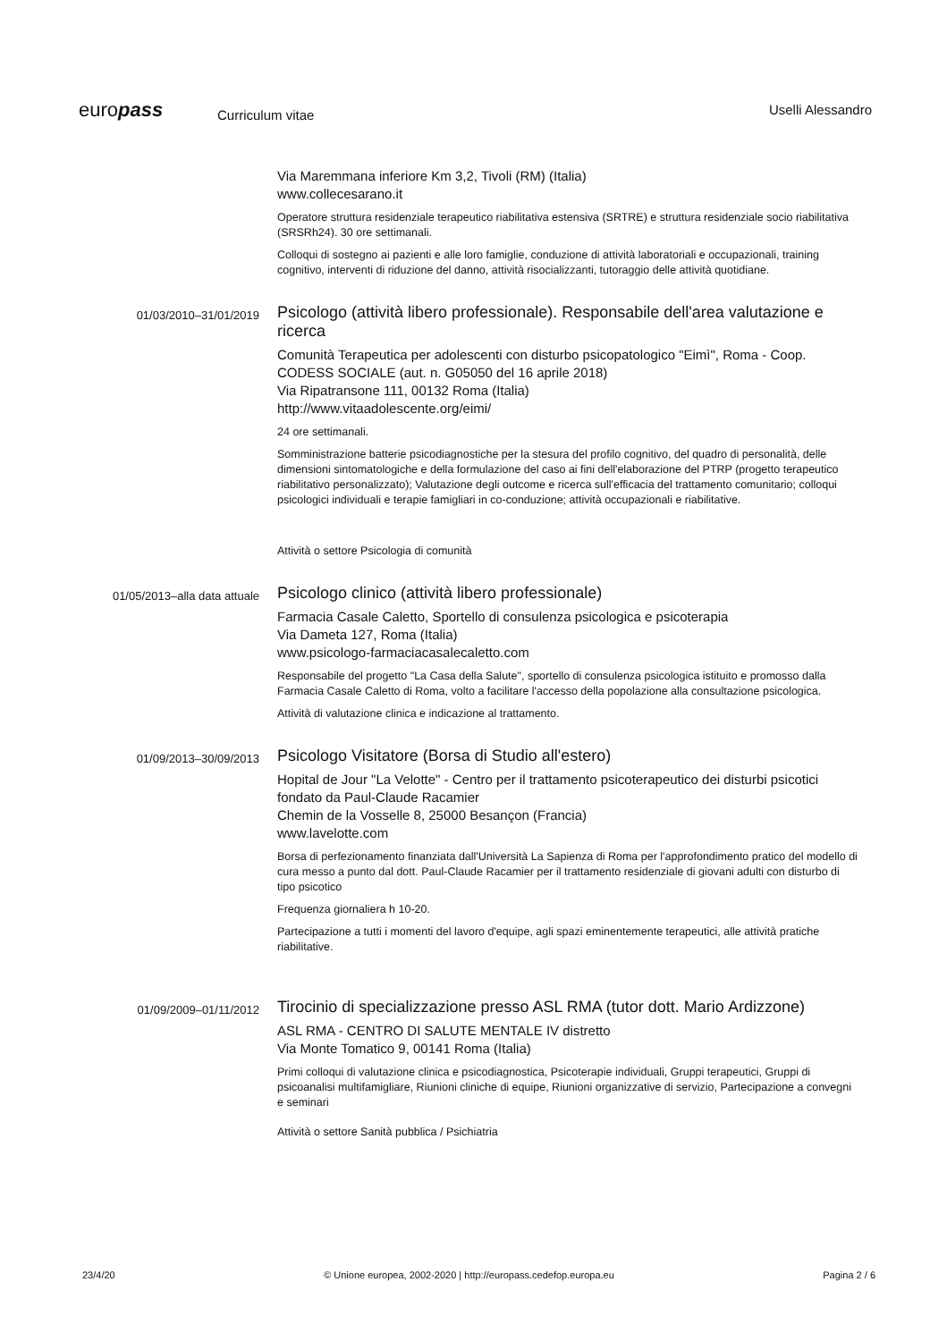europass
Curriculum vitae
Uselli Alessandro
Via Maremmana inferiore Km 3,2, Tivoli (RM) (Italia)
www.collecesarano.it
Operatore struttura residenziale terapeutico riabilitativa estensiva (SRTRE) e struttura residenziale socio riabilitativa (SRSRh24). 30 ore settimanali.
Colloqui di sostegno ai pazienti e alle loro famiglie, conduzione di attività laboratoriali e occupazionali, training cognitivo, interventi di riduzione del danno, attività risocializzanti, tutoraggio delle attività quotidiane.
01/03/2010–31/01/2019
Psicologo (attività libero professionale). Responsabile dell'area valutazione e ricerca
Comunità Terapeutica per adolescenti con disturbo psicopatologico "Eimì", Roma - Coop. CODESS SOCIALE (aut. n. G05050 del 16 aprile 2018)
Via Ripatransone 111, 00132 Roma (Italia)
http://www.vitaadolescente.org/eimi/
24 ore settimanali.
Somministrazione batterie psicodiagnostiche per la stesura del profilo cognitivo, del quadro di personalità, delle dimensioni sintomatologiche e della formulazione del caso ai fini dell'elaborazione del PTRP (progetto terapeutico riabilitativo personalizzato); Valutazione degli outcome e ricerca sull'efficacia del trattamento comunitario; colloqui psicologici individuali e terapie famigliari in co-conduzione; attività occupazionali e riabilitative.
Attività o settore Psicologia di comunità
01/05/2013–alla data attuale
Psicologo clinico (attività libero professionale)
Farmacia Casale Caletto, Sportello di consulenza psicologica e psicoterapia
Via Dameta 127, Roma (Italia)
www.psicologo-farmaciacasalecaletto.com
Responsabile del progetto "La Casa della Salute", sportello di consulenza psicologica istituito e promosso dalla Farmacia Casale Caletto di Roma, volto a facilitare l'accesso della popolazione alla consultazione psicologica.
Attività di valutazione clinica e indicazione al trattamento.
01/09/2013–30/09/2013
Psicologo Visitatore (Borsa di Studio all'estero)
Hopital de Jour "La Velotte" - Centro per il trattamento psicoterapeutico dei disturbi psicotici fondato da Paul-Claude Racamier
Chemin de la Vosselle 8, 25000 Besançon (Francia)
www.lavelotte.com
Borsa di perfezionamento finanziata dall'Università La Sapienza di Roma per l'approfondimento pratico del modello di cura messo a punto dal dott. Paul-Claude Racamier per il trattamento residenziale di giovani adulti con disturbo di tipo psicotico
Frequenza giornaliera h 10-20.
Partecipazione a tutti i momenti del lavoro d'equipe, agli spazi eminentemente terapeutici, alle attività pratiche riabilitative.
01/09/2009–01/11/2012
Tirocinio di specializzazione presso ASL RMA (tutor dott. Mario Ardizzone)
ASL RMA - CENTRO DI SALUTE MENTALE IV distretto
Via Monte Tomatico 9, 00141 Roma (Italia)
Primi colloqui di valutazione clinica e psicodiagnostica, Psicoterapie individuali, Gruppi terapeutici, Gruppi di psicoanalisi multifamigliare, Riunioni cliniche di equipe, Riunioni organizzative di servizio, Partecipazione a convegni e seminari
Attività o settore Sanità pubblica / Psichiatria
23/4/20 © Unione europea, 2002-2020 | http://europass.cedefop.europa.eu Pagina 2 / 6